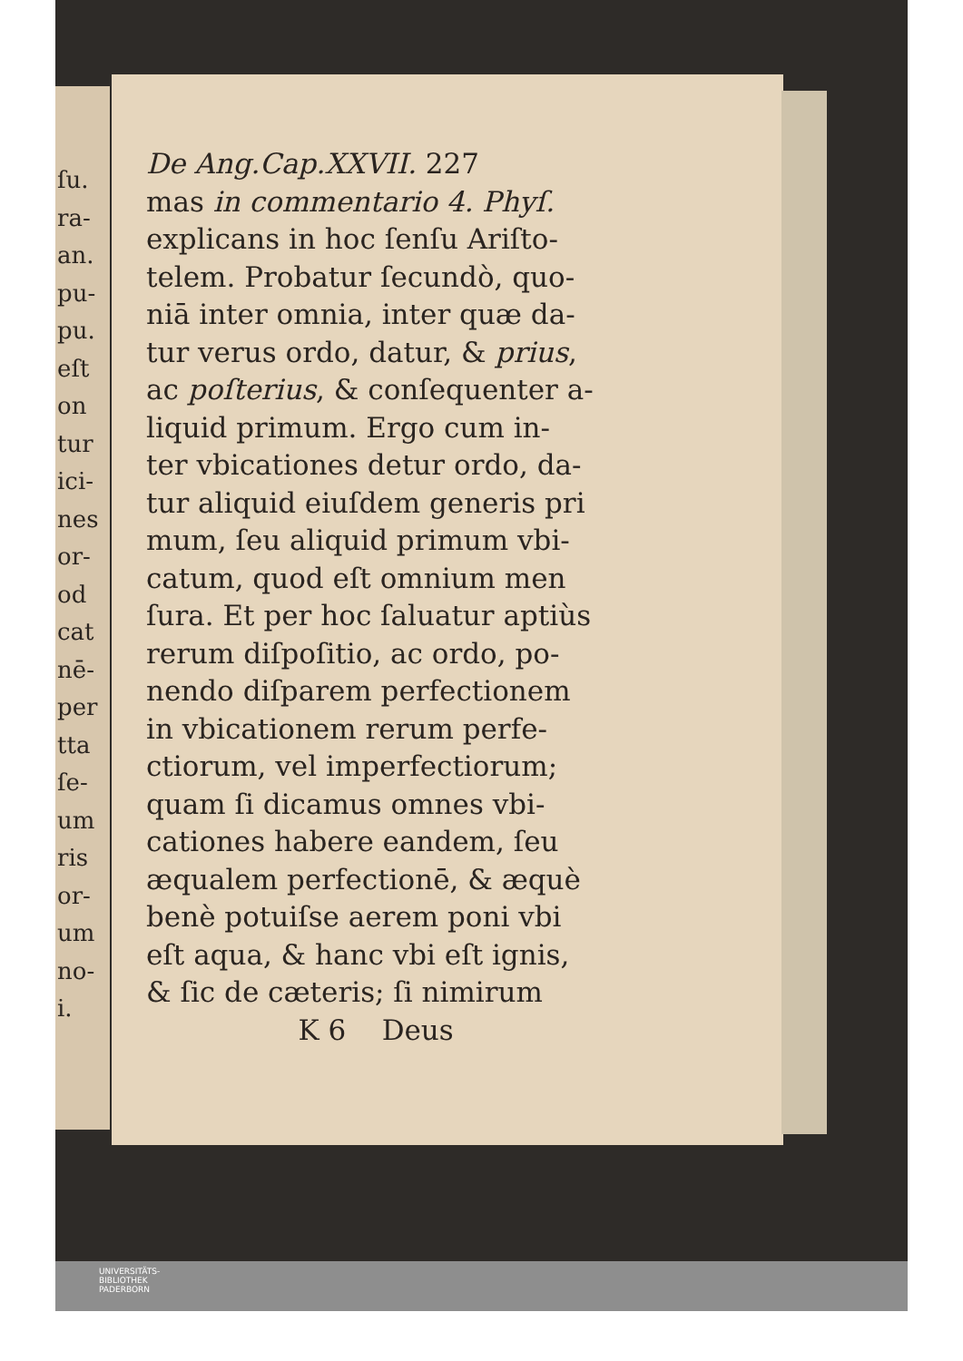ſu.
ra-
an.
pu-
pu.
eſt
on
tur
ici-
nes
or-
od
cat
nē-
per
tta
ſe-
um
ris
or-
um
no-
i.
De Ang.Cap.XXVII. 227
mas in commentario 4. Phyſ.
explicans in hoc ſenſu Ariſto-
telem. Probatur ſecundò, quo-
niā inter omnia, inter quæ da-
tur verus ordo, datur, & prius,
ac poſterius, & conſequenter a-
liquid primum. Ergo cum in-
ter vbicationes detur ordo, da-
tur aliquid eiuſdem generis pri
mum, ſeu aliquid primum vbi-
catum, quod eſt omnium men
ſura. Et per hoc ſaluatur aptiùs
rerum diſpoſitio, ac ordo, po-
nendo diſparem perfectionem
in vbicationem rerum perfe-
ctiorum, vel imperfectiorum;
quam ſi dicamus omnes vbi-
cationes habere eandem, ſeu
æqualem perfectionē, & æquè
benè potuiſse aerem poni vbi
eſt aqua, & hanc vbi eſt ignis,
& ſic de cæteris; ſi nimirum
K 6 Deus
UNIVERSITÄTS-
BIBLIOTHEK
PADERBORN